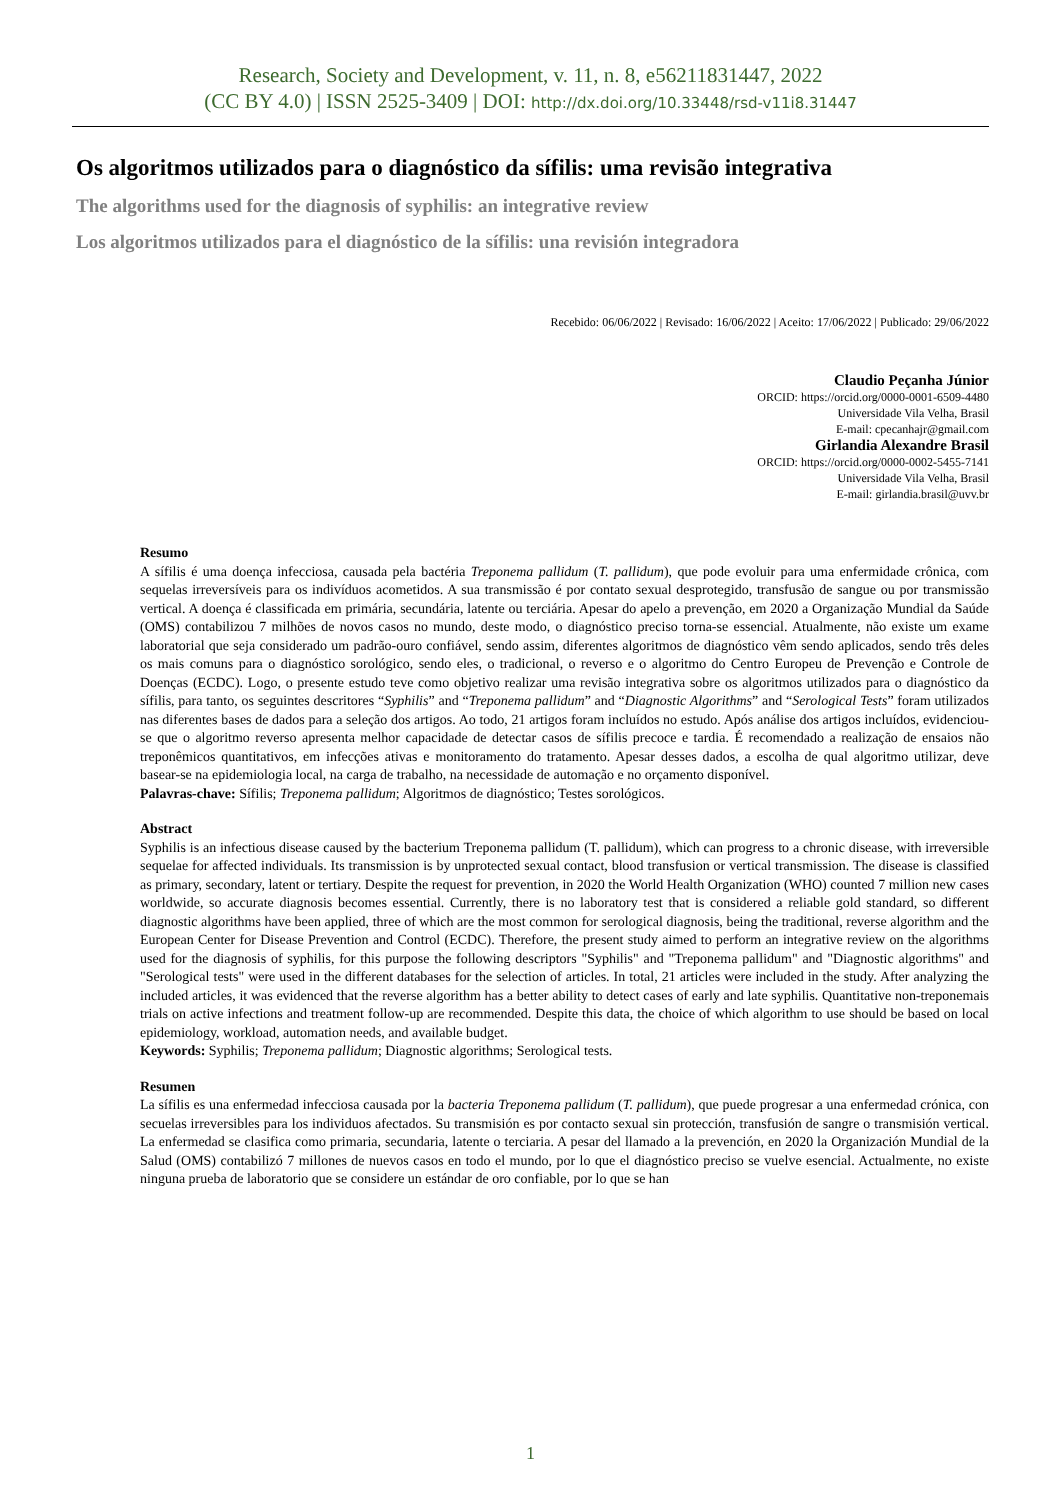Research, Society and Development, v. 11, n. 8, e56211831447, 2022
(CC BY 4.0) | ISSN 2525-3409 | DOI: http://dx.doi.org/10.33448/rsd-v11i8.31447
Os algoritmos utilizados para o diagnóstico da sífilis: uma revisão integrativa
The algorithms used for the diagnosis of syphilis: an integrative review
Los algoritmos utilizados para el diagnóstico de la sífilis: una revisión integradora
Recebido: 06/06/2022 | Revisado: 16/06/2022 | Aceito: 17/06/2022 | Publicado: 29/06/2022
Claudio Peçanha Júnior
ORCID: https://orcid.org/0000-0001-6509-4480
Universidade Vila Velha, Brasil
E-mail: cpecanhajr@gmail.com
Girlandia Alexandre Brasil
ORCID: https://orcid.org/0000-0002-5455-7141
Universidade Vila Velha, Brasil
E-mail: girlandia.brasil@uvv.br
Resumo
A sífilis é uma doença infecciosa, causada pela bactéria Treponema pallidum (T. pallidum), que pode evoluir para uma enfermidade crônica, com sequelas irreversíveis para os indivíduos acometidos. A sua transmissão é por contato sexual desprotegido, transfusão de sangue ou por transmissão vertical. A doença é classificada em primária, secundária, latente ou terciária. Apesar do apelo a prevenção, em 2020 a Organização Mundial da Saúde (OMS) contabilizou 7 milhões de novos casos no mundo, deste modo, o diagnóstico preciso torna-se essencial. Atualmente, não existe um exame laboratorial que seja considerado um padrão-ouro confiável, sendo assim, diferentes algoritmos de diagnóstico vêm sendo aplicados, sendo três deles os mais comuns para o diagnóstico sorológico, sendo eles, o tradicional, o reverso e o algoritmo do Centro Europeu de Prevenção e Controle de Doenças (ECDC). Logo, o presente estudo teve como objetivo realizar uma revisão integrativa sobre os algoritmos utilizados para o diagnóstico da sífilis, para tanto, os seguintes descritores “Syphilis” and “Treponema pallidum” and “Diagnostic Algorithms” and “Serological Tests” foram utilizados nas diferentes bases de dados para a seleção dos artigos. Ao todo, 21 artigos foram incluídos no estudo. Após análise dos artigos incluídos, evidenciou-se que o algoritmo reverso apresenta melhor capacidade de detectar casos de sífilis precoce e tardia. É recomendado a realização de ensaios não treponêmicos quantitativos, em infecções ativas e monitoramento do tratamento. Apesar desses dados, a escolha de qual algoritmo utilizar, deve basear-se na epidemiologia local, na carga de trabalho, na necessidade de automação e no orçamento disponível.
Palavras-chave: Sífilis; Treponema pallidum; Algoritmos de diagnóstico; Testes sorológicos.
Abstract
Syphilis is an infectious disease caused by the bacterium Treponema pallidum (T. pallidum), which can progress to a chronic disease, with irreversible sequelae for affected individuals. Its transmission is by unprotected sexual contact, blood transfusion or vertical transmission. The disease is classified as primary, secondary, latent or tertiary. Despite the request for prevention, in 2020 the World Health Organization (WHO) counted 7 million new cases worldwide, so accurate diagnosis becomes essential. Currently, there is no laboratory test that is considered a reliable gold standard, so different diagnostic algorithms have been applied, three of which are the most common for serological diagnosis, being the traditional, reverse algorithm and the European Center for Disease Prevention and Control (ECDC). Therefore, the present study aimed to perform an integrative review on the algorithms used for the diagnosis of syphilis, for this purpose the following descriptors "Syphilis" and "Treponema pallidum" and "Diagnostic algorithms" and "Serological tests" were used in the different databases for the selection of articles. In total, 21 articles were included in the study. After analyzing the included articles, it was evidenced that the reverse algorithm has a better ability to detect cases of early and late syphilis. Quantitative non-treponemais trials on active infections and treatment follow-up are recommended. Despite this data, the choice of which algorithm to use should be based on local epidemiology, workload, automation needs, and available budget.
Keywords: Syphilis; Treponema pallidum; Diagnostic algorithms; Serological tests.
Resumen
La sífilis es una enfermedad infecciosa causada por la bacteria Treponema pallidum (T. pallidum), que puede progresar a una enfermedad crónica, con secuelas irreversibles para los individuos afectados. Su transmisión es por contacto sexual sin protección, transfusión de sangre o transmisión vertical. La enfermedad se clasifica como primaria, secundaria, latente o terciaria. A pesar del llamado a la prevención, en 2020 la Organización Mundial de la Salud (OMS) contabilizó 7 millones de nuevos casos en todo el mundo, por lo que el diagnóstico preciso se vuelve esencial. Actualmente, no existe ninguna prueba de laboratorio que se considere un estándar de oro confiable, por lo que se han
1